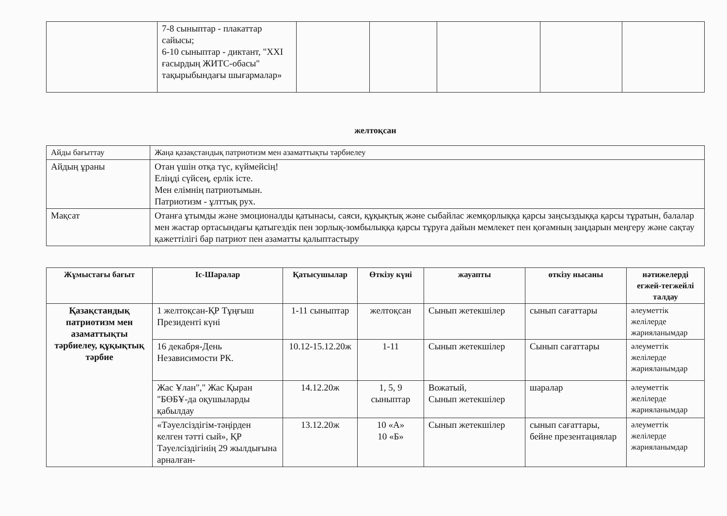| | 7-8 сыныптар - плакаттар сайысы; 6-10 сыныптар - диктант, "XXI ғасырдың ЖИТС-обасы" тақырыбындағы шығармалар» | | | | | |
желтоқсан
| Айды бағыттау | Жаңа қазақстандық патриотизм мен азаматтықты тәрбиелеу |
| Айдың ұраны | Отан үшін отқа түс, күймейсің! Еліңді сүйсең, ерлік істе. Мен елімнің патриотымын. Патриотизм - ұлттық рух. |
| Мақсат | Отанға ұтымды және эмоционалды қатынасы, саяси, құқықтық және сыбайлас жемқорлыққа қарсы заңсыздыққа қарсы тұратын, балалар мен жастар ортасындағы қатыгездік пен зорлық-зомбылыққа қарсы тұруға дайын мемлекет пен қоғамның заңдарын меңгеру және сақтау қажеттілігі бар патриот пен азаматты қалыптастыру |
| Жұмыстағы бағыт | Іс-Шаралар | Қатысушылар | Өткізу күні | жауапты | өткізу нысаны | нәтижелерді егжей-тегжейлі талдау |
| --- | --- | --- | --- | --- | --- | --- |
| Қазақстандық патриотизм мен азаматтықты тәрбиелеу, құқықтық тәрбие | 1 желтоқсан-ҚР Тұңғыш Президенті күні | 1-11 сыныптар | желтоқсан | Сынып жетекшілер | сынып сағаттары | әлеуметтік желілерде жарияланымдар |
| | 16 декабря-День Независимости РК. | 10.12-15.12.20ж | 1-11 | Сынып жетекшілер | Сынып сағаттары | әлеуметтік желілерде жарияланымдар |
| | Жас Ұлан"," Жас Қыран "БӨБҰ-да оқушыларды қабылдау | 14.12.20ж | 1, 5, 9 сыныптар | Вожатый, Сынып жетекшілер | шаралар | әлеуметтік желілерде жарияланымдар |
| | «Тәуелсіздігім-тәңірден келген тәтті сый», ҚР Тәуелсіздігінің 29 жылдығына арналған- | 13.12.20ж | 10 «А» 10 «Б» | Сынып жетекшілер | сынып сағаттары, бейне презентациялар | әлеуметтік желілерде жарияланымдар |